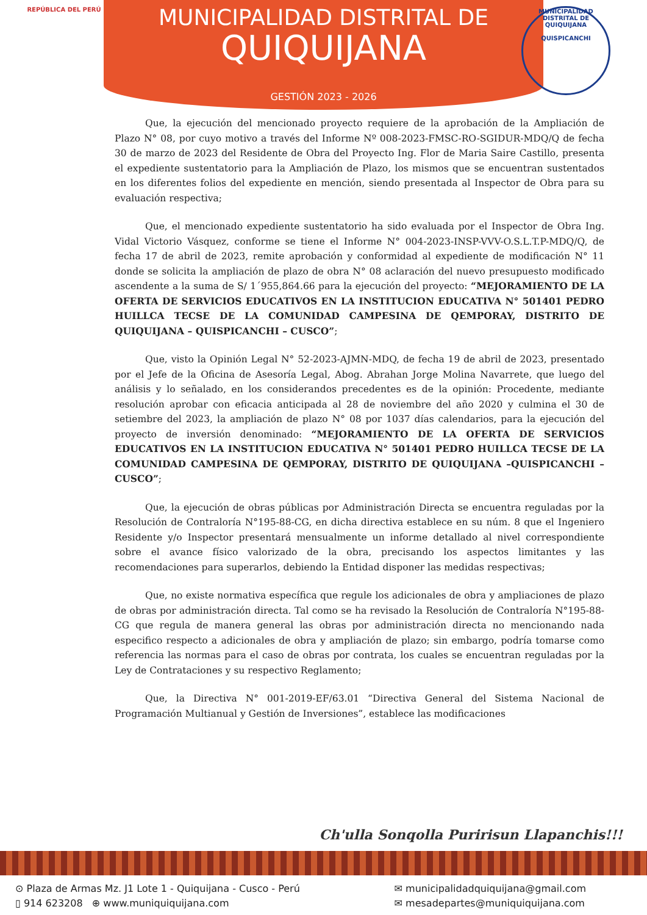REPÚBLICA DEL PERÚ
MUNICIPALIDAD DISTRITAL DE QUIQUIJANA
QUISPICANCHI
MUNICIPALIDAD DISTRITAL DE
QUIQUIJANA
GESTIÓN 2023 - 2026
Que, la ejecución del mencionado proyecto requiere de la aprobación de la Ampliación de Plazo N° 08, por cuyo motivo a través del Informe Nº 008-2023-FMSC-RO-SGIDUR-MDQ/Q de fecha 30 de marzo de 2023 del Residente de Obra del Proyecto Ing. Flor de Maria Saire Castillo, presenta el expediente sustentatorio para la Ampliación de Plazo, los mismos que se encuentran sustentados en los diferentes folios del expediente en mención, siendo presentada al Inspector de Obra para su evaluación respectiva;
Que, el mencionado expediente sustentatorio ha sido evaluada por el Inspector de Obra Ing. Vidal Victorio Vásquez, conforme se tiene el Informe N° 004-2023-INSP-VVV-O.S.L.T.P-MDQ/Q, de fecha 17 de abril de 2023, remite aprobación y conformidad al expediente de modificación N° 11 donde se solicita la ampliación de plazo de obra N° 08 aclaración del nuevo presupuesto modificado ascendente a la suma de S/ 1´955,864.66 para la ejecución del proyecto: “MEJORAMIENTO DE LA OFERTA DE SERVICIOS EDUCATIVOS EN LA INSTITUCION EDUCATIVA N° 501401 PEDRO HUILLCA TECSE DE LA COMUNIDAD CAMPESINA DE QEMPORAY, DISTRITO DE QUIQUIJANA – QUISPICANCHI – CUSCO”;
Que, visto la Opinión Legal N° 52-2023-AJMN-MDQ, de fecha 19 de abril de 2023, presentado por el Jefe de la Oficina de Asesoría Legal, Abog. Abrahan Jorge Molina Navarrete, que luego del análisis y lo señalado, en los considerandos precedentes es de la opinión: Procedente, mediante resolución aprobar con eficacia anticipada al 28 de noviembre del año 2020 y culmina el 30 de setiembre del 2023, la ampliación de plazo N° 08 por 1037 días calendarios, para la ejecución del proyecto de inversión denominado: “MEJORAMIENTO DE LA OFERTA DE SERVICIOS EDUCATIVOS EN LA INSTITUCION EDUCATIVA N° 501401 PEDRO HUILLCA TECSE DE LA COMUNIDAD CAMPESINA DE QEMPORAY, DISTRITO DE QUIQUIJANA –QUISPICANCHI – CUSCO”;
Que, la ejecución de obras públicas por Administración Directa se encuentra reguladas por la Resolución de Contraloría N°195-88-CG, en dicha directiva establece en su núm. 8 que el Ingeniero Residente y/o Inspector presentará mensualmente un informe detallado al nivel correspondiente sobre el avance físico valorizado de la obra, precisando los aspectos limitantes y las recomendaciones para superarlos, debiendo la Entidad disponer las medidas respectivas;
Que, no existe normativa específica que regule los adicionales de obra y ampliaciones de plazo de obras por administración directa. Tal como se ha revisado la Resolución de Contraloría N°195-88-CG que regula de manera general las obras por administración directa no mencionando nada especifico respecto a adicionales de obra y ampliación de plazo; sin embargo, podría tomarse como referencia las normas para el caso de obras por contrata, los cuales se encuentran reguladas por la Ley de Contrataciones y su respectivo Reglamento;
Que, la Directiva N° 001-2019-EF/63.01 “Directiva General del Sistema Nacional de Programación Multianual y Gestión de Inversiones”, establece las modificaciones
Ch'ulla Sonqolla Puririsun Llapanchis!!!
⊙ Plaza de Armas Mz. J1 Lote 1 - Quiquijana - Cusco - Perú
▯ 914 623208 ⊕ www.muniquiquijana.com
✉ municipalidadquiquijana@gmail.com
✉ mesadepartes@muniquiquijana.com